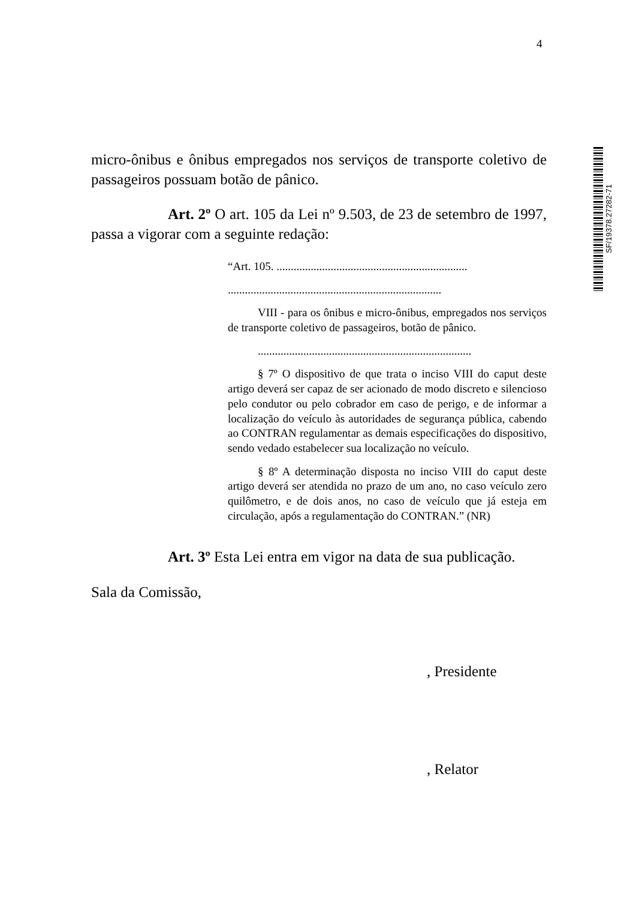4
SF/19378.27282-71
micro-ônibus e ônibus empregados nos serviços de transporte coletivo de passageiros possuam botão de pânico.
Art. 2º O art. 105 da Lei nº 9.503, de 23 de setembro de 1997, passa a vigorar com a seguinte redação:
“Art. 105. ...................................................................
...........................................................................
VIII - para os ônibus e micro-ônibus, empregados nos serviços de transporte coletivo de passageiros, botão de pânico.
...........................................................................
§ 7º O dispositivo de que trata o inciso VIII do caput deste artigo deverá ser capaz de ser acionado de modo discreto e silencioso pelo condutor ou pelo cobrador em caso de perigo, e de informar a localização do veículo às autoridades de segurança pública, cabendo ao CONTRAN regulamentar as demais especificações do dispositivo, sendo vedado estabelecer sua localização no veículo.
§ 8º A determinação disposta no inciso VIII do caput deste artigo deverá ser atendida no prazo de um ano, no caso veículo zero quilômetro, e de dois anos, no caso de veículo que já esteja em circulação, após a regulamentação do CONTRAN.” (NR)
Art. 3º Esta Lei entra em vigor na data de sua publicação.
Sala da Comissão,
, Presidente
, Relator